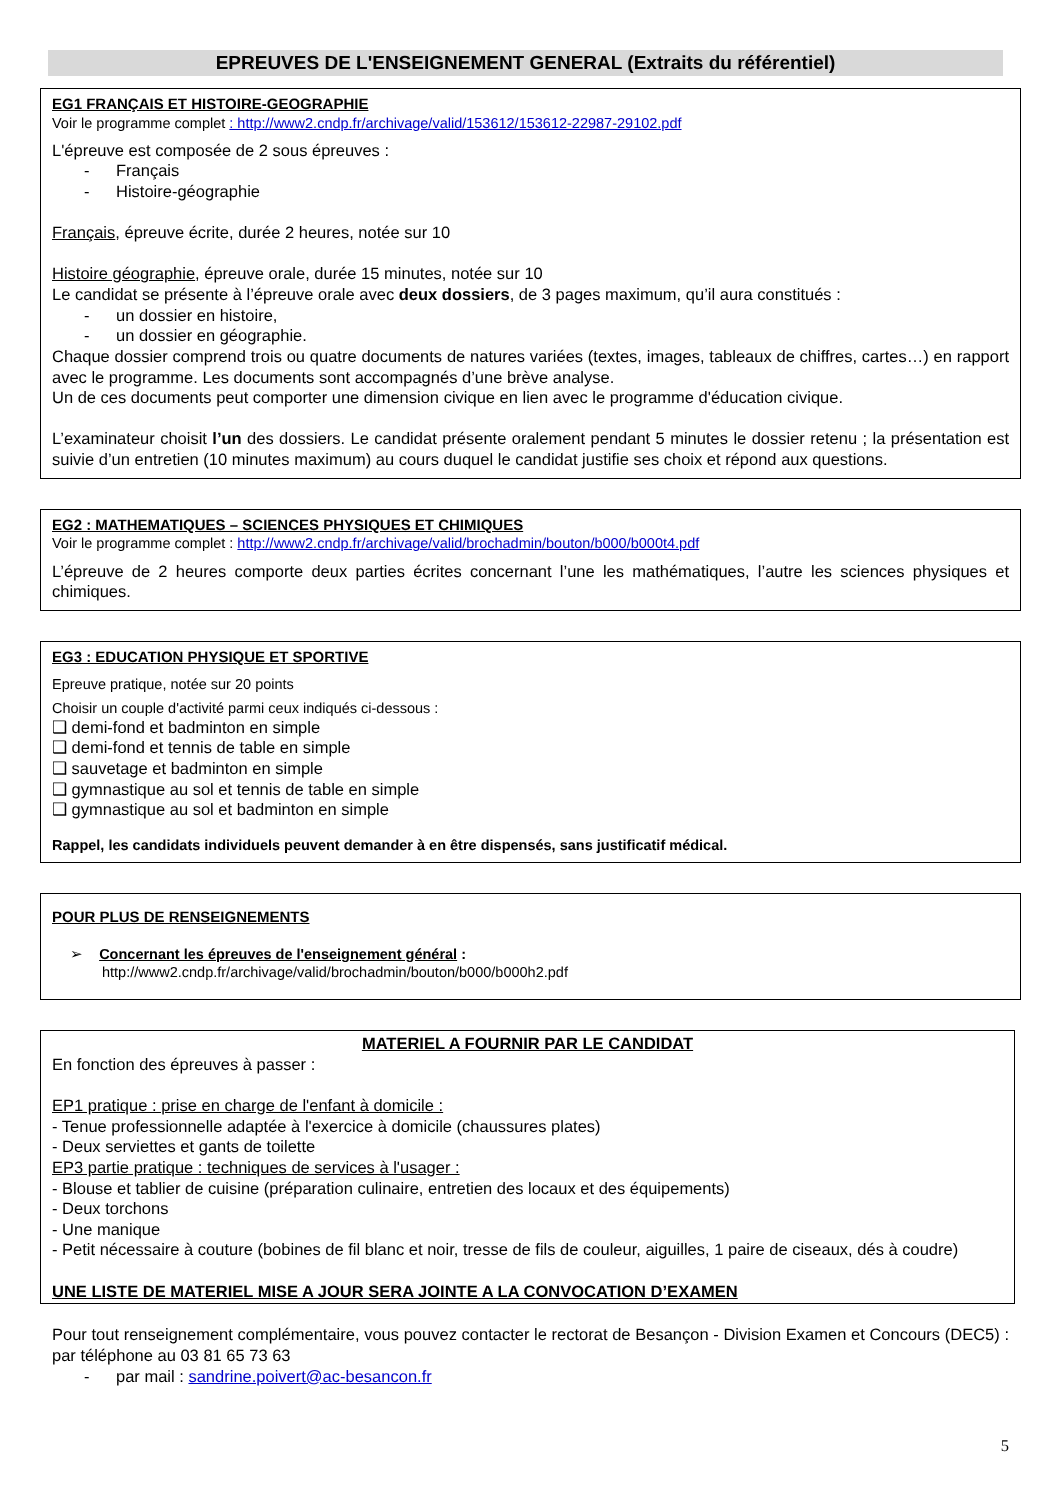EPREUVES DE L'ENSEIGNEMENT GENERAL (Extraits du référentiel)
EG1 FRANÇAIS ET HISTOIRE-GEOGRAPHIE
Voir le programme complet : http://www2.cndp.fr/archivage/valid/153612/153612-22987-29102.pdf
L'épreuve est composée de 2 sous épreuves :
- Français
- Histoire-géographie
Français, épreuve écrite, durée 2 heures, notée sur 10
Histoire géographie, épreuve orale, durée 15 minutes, notée sur 10
Le candidat se présente à l’épreuve orale avec deux dossiers, de 3 pages maximum, qu’il aura constitués :
- un dossier en histoire,
- un dossier en géographie.
Chaque dossier comprend trois ou quatre documents de natures variées (textes, images, tableaux de chiffres, cartes…) en rapport avec le programme. Les documents sont accompagnés d’une brève analyse.
Un de ces documents peut comporter une dimension civique en lien avec le programme d'éducation civique.
L’examinateur choisit l’un des dossiers. Le candidat présente oralement pendant 5 minutes le dossier retenu ; la présentation est suivie d’un entretien (10 minutes maximum) au cours duquel le candidat justifie ses choix et répond aux questions.
EG2 : MATHEMATIQUES – SCIENCES PHYSIQUES ET CHIMIQUES
Voir le programme complet : http://www2.cndp.fr/archivage/valid/brochadmin/bouton/b000/b000t4.pdf
L’épreuve de 2 heures comporte deux parties écrites concernant l’une les mathématiques, l’autre les sciences physiques et chimiques.
EG3 : EDUCATION PHYSIQUE ET SPORTIVE
Epreuve pratique, notée sur 20 points
Choisir un couple d'activité parmi ceux indiqués ci-dessous :
❑ demi-fond et badminton en simple
❑ demi-fond et tennis de table en simple
❑ sauvetage et badminton en simple
❑ gymnastique au sol et tennis de table en simple
❑ gymnastique au sol et badminton en simple
Rappel, les candidats individuels peuvent demander à en être dispensés, sans justificatif médical.
POUR PLUS DE RENSEIGNEMENTS
➢ Concernant les épreuves de l'enseignement général :
http://www2.cndp.fr/archivage/valid/brochadmin/bouton/b000/b000h2.pdf
MATERIEL A FOURNIR PAR LE CANDIDAT
En fonction des épreuves à passer :
EP1 pratique : prise en charge de l'enfant à domicile :
- Tenue professionnelle adaptée à l'exercice à domicile (chaussures plates)
- Deux serviettes et gants de toilette
EP3 partie pratique : techniques de services à l'usager :
- Blouse et tablier de cuisine (préparation culinaire, entretien des locaux et des équipements)
- Deux torchons
- Une manique
- Petit nécessaire à couture (bobines de fil blanc et noir, tresse de fils de couleur, aiguilles, 1 paire de ciseaux, dés à coudre)
UNE LISTE DE MATERIEL MISE A JOUR SERA JOINTE A LA CONVOCATION D’EXAMEN
Pour tout renseignement complémentaire, vous pouvez contacter le rectorat de Besançon - Division Examen et Concours (DEC5) : par téléphone au 03 81 65 73 63
- par mail : sandrine.poivert@ac-besancon.fr
5